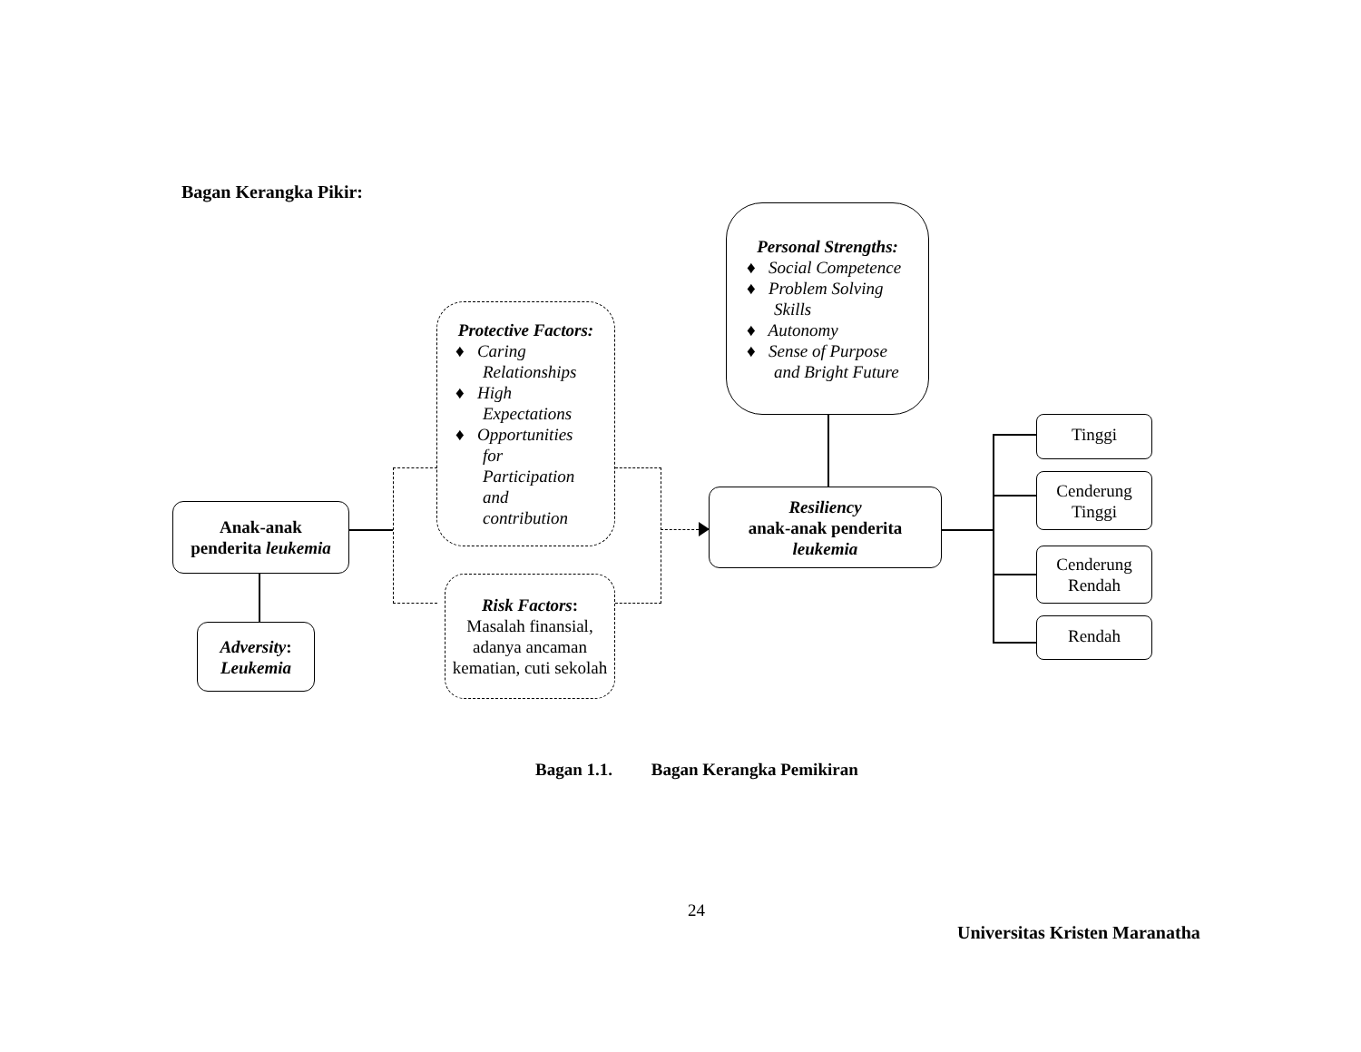Bagan Kerangka Pikir:
Personal Strengths:
♦ Social Competence
♦ Problem Solving Skills
♦ Autonomy
♦ Sense of Purpose and Bright Future
Protective Factors:
♦ Caring Relationships
♦ High Expectations
♦ Opportunities for Participation and contribution
Risk Factors:
Masalah finansial, adanya ancaman kematian, cuti sekolah
Anak-anak
penderita leukemia
Adversity:
Leukemia
Resiliency
anak-anak penderita
leukemia
Tinggi
Cenderung
Tinggi
Cenderung
Rendah
Rendah
Bagan 1.1. Bagan Kerangka Pemikiran
24
Universitas Kristen Maranatha